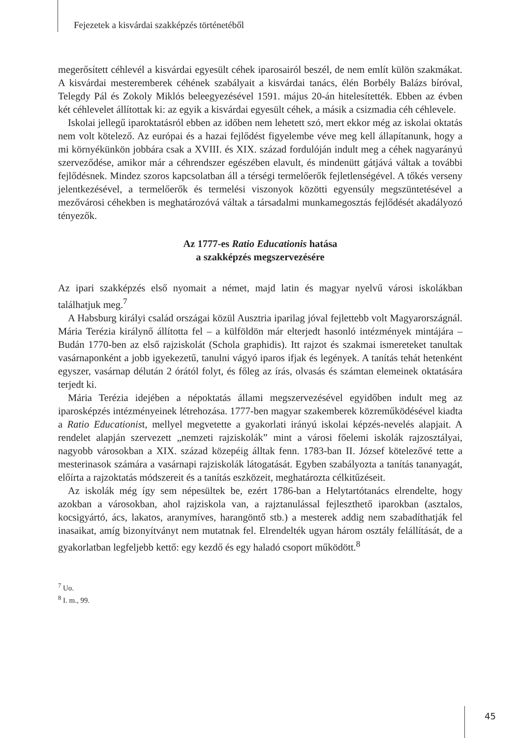Fejezetek a kisvárdai szakképzés történetéből
megerősített céhlevél a kisvárdai egyesült céhek iparosairól beszél, de nem említ külön szakmákat. A kisvárdai mesteremberek céhének szabályait a kisvárdai tanács, élén Borbély Balázs bíróval, Telegdy Pál és Zokoly Miklós beleegyezésével 1591. május 20-án hitelesítették. Ebben az évben két céhlevelet állítottak ki: az egyik a kisvárdai egyesült céhek, a másik a csizmadia céh céhlevele.
Iskolai jellegű iparoktatásról ebben az időben nem lehetett szó, mert ekkor még az iskolai oktatás nem volt kötelező. Az európai és a hazai fejlődést figyelembe véve meg kell állapítanunk, hogy a mi környékünkön jobbára csak a XVIII. és XIX. század fordulóján indult meg a céhek nagyarányú szerveződése, amikor már a céhrendszer egészében elavult, és mindenütt gátjává váltak a további fejlődésnek. Mindez szoros kapcsolatban áll a térségi termelőerők fejletlenségével. A tőkés verseny jelentkezésével, a termelőerők és termelési viszonyok közötti egyensúly megszüntetésével a mezővárosi céhekben is meghatározóvá váltak a társadalmi munkamegosztás fejlődését akadályozó tényezők.
Az 1777-es Ratio Educationis hatása
a szakképzés megszervezésére
Az ipari szakképzés első nyomait a német, majd latin és magyar nyelvű városi iskolákban találhatjuk meg.<sup>7</sup>
A Habsburg királyi család országai közül Ausztria iparilag jóval fejlettebb volt Magyarországnál. Mária Terézia királynő állította fel – a külföldön már elterjedt hasonló intézmények mintájára – Budán 1770-ben az első rajziskolát (Schola graphidis). Itt rajzot és szakmai ismereteket tanultak vasárnaponként a jobb igyekezetű, tanulni vágyó iparos ifjak és legények. A tanítás tehát hetenként egyszer, vasárnap délután 2 órától folyt, és főleg az írás, olvasás és számtan elemeinek oktatására terjedt ki.
Mária Terézia idejében a népoktatás állami megszervezésével egyidőben indult meg az iparosképzés intézményeinek létrehozása. 1777-ben magyar szakemberek közreműködésével kiadta a Ratio Educationist, mellyel megvetette a gyakorlati irányú iskolai képzés-nevelés alapjait. A rendelet alapján szervezett „nemzeti rajziskolák” mint a városi főelemi iskolák rajzosztályai, nagyobb városokban a XIX. század közepéig álltak fenn. 1783-ban II. József kötelezővé tette a mesterinasok számára a vasárnapi rajziskolák látogatását. Egyben szabályozta a tanítás tananyagát, előírta a rajzoktatás módszereit és a tanítás eszközeit, meghatározta célkitűzéseit.
Az iskolák még így sem népesültek be, ezért 1786-ban a Helytartótanács elrendelte, hogy azokban a városokban, ahol rajziskola van, a rajztanulással fejleszthető iparokban (asztalos, kocsigyártó, ács, lakatos, aranymíves, harangöntő stb.) a mesterek addig nem szabadíthatják fel inasaikat, amíg bizonyítványt nem mutatnak fel. Elrendelték ugyan három osztály felállítását, de a gyakorlatban legfeljebb kettő: egy kezdő és egy haladó csoport működött.<sup>8</sup>
<sup>7</sup> Uo.
<sup>8</sup> I. m., 99.
45